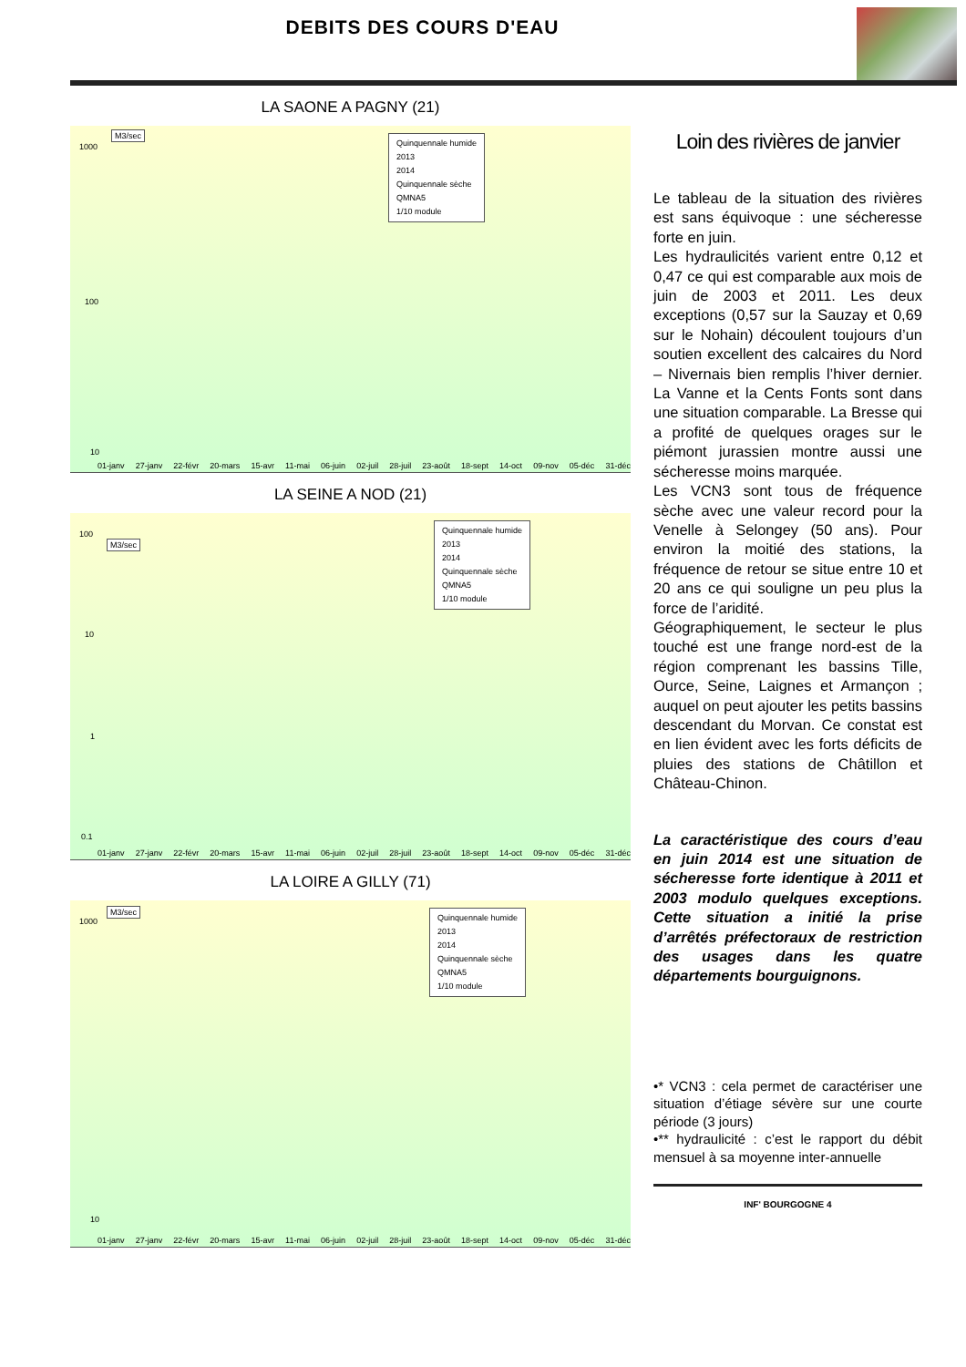DEBITS DES COURS D'EAU
LA SAONE A PAGNY (21)
M3/sec
Quinquennale humide
2013
2014
Quinquennale sèche
QMNA5
1/10 module
1000
100
10
01-janv 27-janv 22-févr 20-mars 15-avr 11-mai 06-juin 02-juil 28-juil 23-août 18-sept 14-oct 09-nov 05-déc 31-déc
LA SEINE A NOD (21)
M3/sec
Quinquennale humide
2013
2014
Quinquennale sèche
QMNA5
1/10 module
100
10
1
0.1
01-janv 27-janv 22-févr 20-mars 15-avr 11-mai 06-juin 02-juil 28-juil 23-août 18-sept 14-oct 09-nov 05-déc 31-déc
LA LOIRE A GILLY (71)
M3/sec
Quinquennale humide
2013
2014
Quinquennale sèche
QMNA5
1/10 module
1000
10
01-janv 27-janv 22-févr 20-mars 15-avr 11-mai 06-juin 02-juil 28-juil 23-août 18-sept 14-oct 09-nov 05-déc 31-déc
Loin des rivières de janvier
Le tableau de la situation des rivières est sans équivoque : une sécheresse forte en juin.
Les hydraulicités varient entre 0,12 et 0,47 ce qui est comparable aux mois de juin de 2003 et 2011. Les deux exceptions (0,57 sur la Sauzay et 0,69 sur le Nohain) découlent toujours d’un soutien excellent des calcaires du Nord – Nivernais bien remplis l’hiver dernier. La Vanne et la Cents Fonts sont dans une situation comparable. La Bresse qui a profité de quelques orages sur le piémont jurassien montre aussi une sécheresse moins marquée.
Les VCN3 sont tous de fréquence sèche avec une valeur record pour la Venelle à Selongey (50 ans). Pour environ la moitié des stations, la fréquence de retour se situe entre 10 et 20 ans ce qui souligne un peu plus la force de l’aridité.
Géographiquement, le secteur le plus touché est une frange nord-est de la région comprenant les bassins Tille, Ource, Seine, Laignes et Armançon ; auquel on peut ajouter les petits bassins descendant du Morvan. Ce constat est en lien évident avec les forts déficits de pluies des stations de Châtillon et Château-Chinon.
La caractéristique des cours d’eau en juin 2014 est une situation de sécheresse forte identique à 2011 et 2003 modulo quelques exceptions. Cette situation a initié la prise d’arrêtés préfectoraux de restriction des usages dans les quatre départements bourguignons.
•* VCN3 : cela permet de caractériser une situation d’étiage sévère sur une courte période (3 jours)
•** hydraulicité : c’est le rapport du débit mensuel à sa moyenne inter-annuelle
INF' BOURGOGNE 4